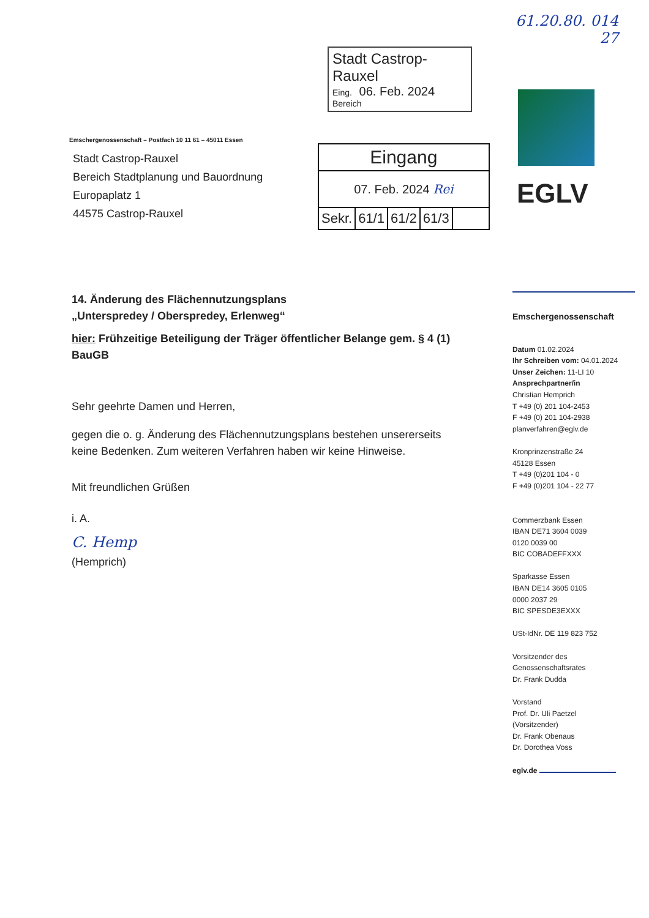61.20.80. 014
27
Stadt Castrop-Rauxel
Eing. 06. Feb. 2024
Bereich
Emschergenossenschaft – Postfach 10 11 61 – 45011 Essen
Stadt Castrop-Rauxel
Bereich Stadtplanung und Bauordnung
Europaplatz 1
44575 Castrop-Rauxel
| Eingang | | | | |
| 07. Feb. 2024 Rei | | | | |
| Sekr. | 61/1 | 61/2 | 61/3 | |
EGLV
14. Änderung des Flächennutzungsplans
„Unterspredey / Oberspredey, Erlenweg“
hier: Frühzeitige Beteiligung der Träger öffentlicher Belange gem. § 4 (1) BauGB
Sehr geehrte Damen und Herren,
gegen die o. g. Änderung des Flächennutzungsplans bestehen unsererseits keine Bedenken. Zum weiteren Verfahren haben wir keine Hinweise.
Mit freundlichen Grüßen
i. A.
C. Hemp
(Hemprich)
Emschergenossenschaft
Datum 01.02.2024
Ihr Schreiben vom: 04.01.2024
Unser Zeichen: 11-LI 10
Ansprechpartner/in
Christian Hemprich
T +49 (0) 201 104-2453
F +49 (0) 201 104-2938
planverfahren@eglv.de
Kronprinzenstraße 24
45128 Essen
T +49 (0)201 104 - 0
F +49 (0)201 104 - 22 77
Commerzbank Essen
IBAN DE71 3604 0039
0120 0039 00
BIC COBADEFFXXX
Sparkasse Essen
IBAN DE14 3605 0105
0000 2037 29
BIC SPESDE3EXXX
USt-IdNr. DE 119 823 752
Vorsitzender des
Genossenschaftsrates
Dr. Frank Dudda
Vorstand
Prof. Dr. Uli Paetzel
(Vorsitzender)
Dr. Frank Obenaus
Dr. Dorothea Voss
eglv.de